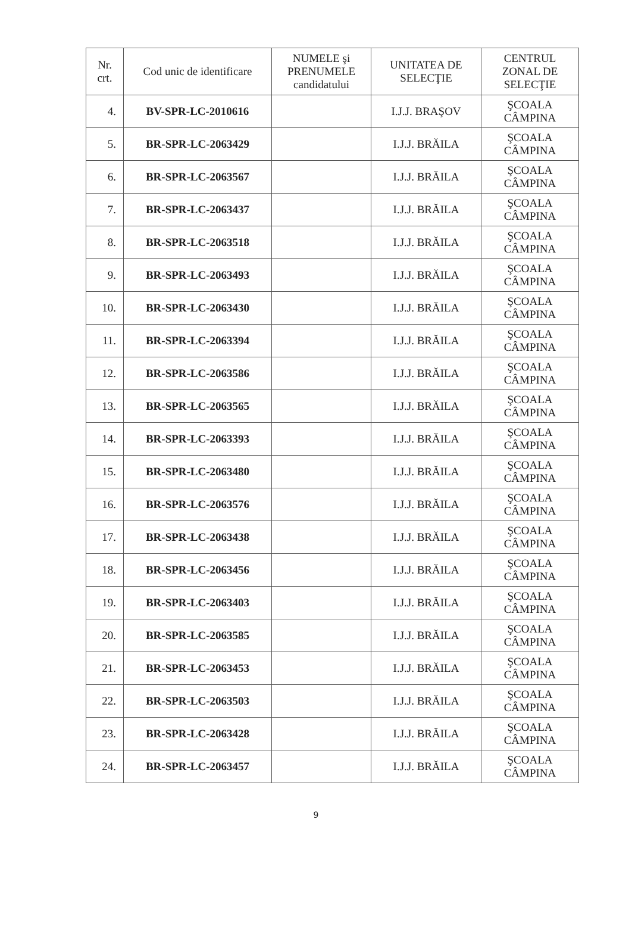| Nr. crt. | Cod unic de identificare | NUMELE şi PRENUMELE candidatului | UNITATEA DE SELECŢIE | CENTRUL ZONAL DE SELECŢIE |
| --- | --- | --- | --- | --- |
| 4. | BV-SPR-LC-2010616 | | I.J.J. BRAŞOV | ŞCOALA CÂMPINA |
| 5. | BR-SPR-LC-2063429 | | I.J.J. BRĂILA | ŞCOALA CÂMPINA |
| 6. | BR-SPR-LC-2063567 | | I.J.J. BRĂILA | ŞCOALA CÂMPINA |
| 7. | BR-SPR-LC-2063437 | | I.J.J. BRĂILA | ŞCOALA CÂMPINA |
| 8. | BR-SPR-LC-2063518 | | I.J.J. BRĂILA | ŞCOALA CÂMPINA |
| 9. | BR-SPR-LC-2063493 | | I.J.J. BRĂILA | ŞCOALA CÂMPINA |
| 10. | BR-SPR-LC-2063430 | | I.J.J. BRĂILA | ŞCOALA CÂMPINA |
| 11. | BR-SPR-LC-2063394 | | I.J.J. BRĂILA | ŞCOALA CÂMPINA |
| 12. | BR-SPR-LC-2063586 | | I.J.J. BRĂILA | ŞCOALA CÂMPINA |
| 13. | BR-SPR-LC-2063565 | | I.J.J. BRĂILA | ŞCOALA CÂMPINA |
| 14. | BR-SPR-LC-2063393 | | I.J.J. BRĂILA | ŞCOALA CÂMPINA |
| 15. | BR-SPR-LC-2063480 | | I.J.J. BRĂILA | ŞCOALA CÂMPINA |
| 16. | BR-SPR-LC-2063576 | | I.J.J. BRĂILA | ŞCOALA CÂMPINA |
| 17. | BR-SPR-LC-2063438 | | I.J.J. BRĂILA | ŞCOALA CÂMPINA |
| 18. | BR-SPR-LC-2063456 | | I.J.J. BRĂILA | ŞCOALA CÂMPINA |
| 19. | BR-SPR-LC-2063403 | | I.J.J. BRĂILA | ŞCOALA CÂMPINA |
| 20. | BR-SPR-LC-2063585 | | I.J.J. BRĂILA | ŞCOALA CÂMPINA |
| 21. | BR-SPR-LC-2063453 | | I.J.J. BRĂILA | ŞCOALA CÂMPINA |
| 22. | BR-SPR-LC-2063503 | | I.J.J. BRĂILA | ŞCOALA CÂMPINA |
| 23. | BR-SPR-LC-2063428 | | I.J.J. BRĂILA | ŞCOALA CÂMPINA |
| 24. | BR-SPR-LC-2063457 | | I.J.J. BRĂILA | ŞCOALA CÂMPINA |
9